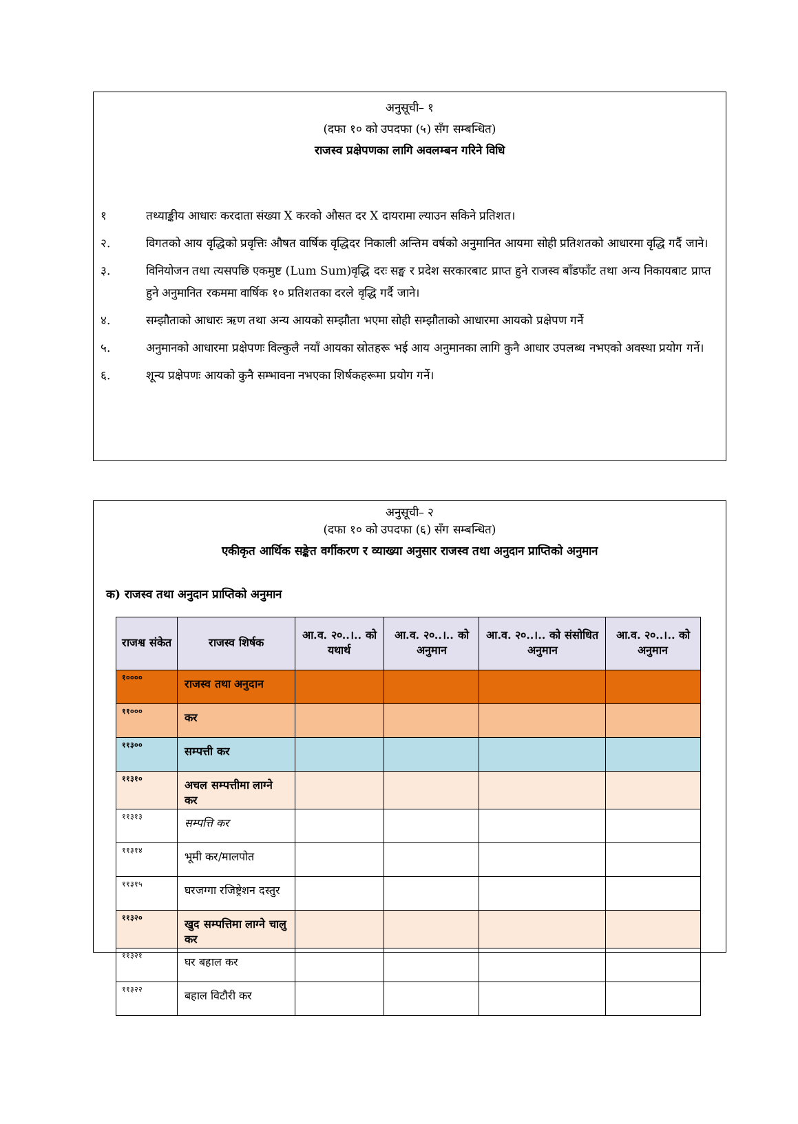अनुसूची– १
(दफा १० को उपदफा (५) सँग सम्बन्धित)
राजस्व प्रक्षेपणका लागि अवलम्बन गरिने विधि
१ तथ्याङ्कीय आधारः करदाता संख्या X करको औसत दर X दायरामा ल्याउन सकिने प्रतिशत।
२. विगतको आय वृद्धिको प्रवृत्तिः औषत वार्षिक वृद्धिदर निकाली अन्तिम वर्षको अनुमानित आयमा सोही प्रतिशतको आधारमा वृद्धि गर्दै जाने।
३. विनियोजन तथा त्यसपछि एकमुष्ट (Lum Sum)वृद्धि दरः सङ्घ र प्रदेश सरकारबाट प्राप्त हुने राजस्व बाँडफाँट तथा अन्य निकायबाट प्राप्त हुने अनुमानित रकममा वार्षिक १० प्रतिशतका दरले वृद्धि गर्दै जाने।
४. सम्झौताको आधारः ऋण तथा अन्य आयको सम्झौता भएमा सोही सम्झौताको आधारमा आयको प्रक्षेपण गर्ने
५. अनुमानको आधारमा प्रक्षेपणः विल्कुलै नयाँ आयका स्रोतहरू भई आय अनुमानका लागि कुनै आधार उपलब्ध नभएको अवस्था प्रयोग गर्ने।
६. शून्य प्रक्षेपणः आयको कुनै सम्भावना नभएका शिर्षकहरूमा प्रयोग गर्ने।
अनुसूची– २
(दफा १० को उपदफा (६) सँग सम्बन्धित)
एकीकृत आर्थिक सङ्केत वर्गीकरण र व्याख्या अनुसार राजस्व तथा अनुदान प्राप्तिको अनुमान
क) राजस्व तथा अनुदान प्राप्तिको अनुमान
| राजश्व संकेत | राजस्व शिर्षक | आ.व. २०..।.. को यथार्थ | आ.व. २०..।.. को अनुमान | आ.व. २०..।.. को संसोधित अनुमान | आ.व. २०..।.. को अनुमान |
| --- | --- | --- | --- | --- | --- |
| १०००० | राजस्व तथा अनुदान | | | | |
| ११००० | कर | | | | |
| ११३०० | सम्पत्ती कर | | | | |
| ११३१० | अचल सम्पत्तीमा लाग्ने कर | | | | |
| ११३१३ | सम्पत्ति कर | | | | |
| ११३१४ | भूमी कर/मालपोत | | | | |
| ११३१५ | घरजग्गा रजिष्ट्रेशन दस्तुर | | | | |
| ११३२० | खुद सम्पत्तिमा लाग्ने चालु कर | | | | |
| ११३२१ | घर बहाल कर | | | | |
| ११३२२ | बहाल विटौरी कर | | | | |